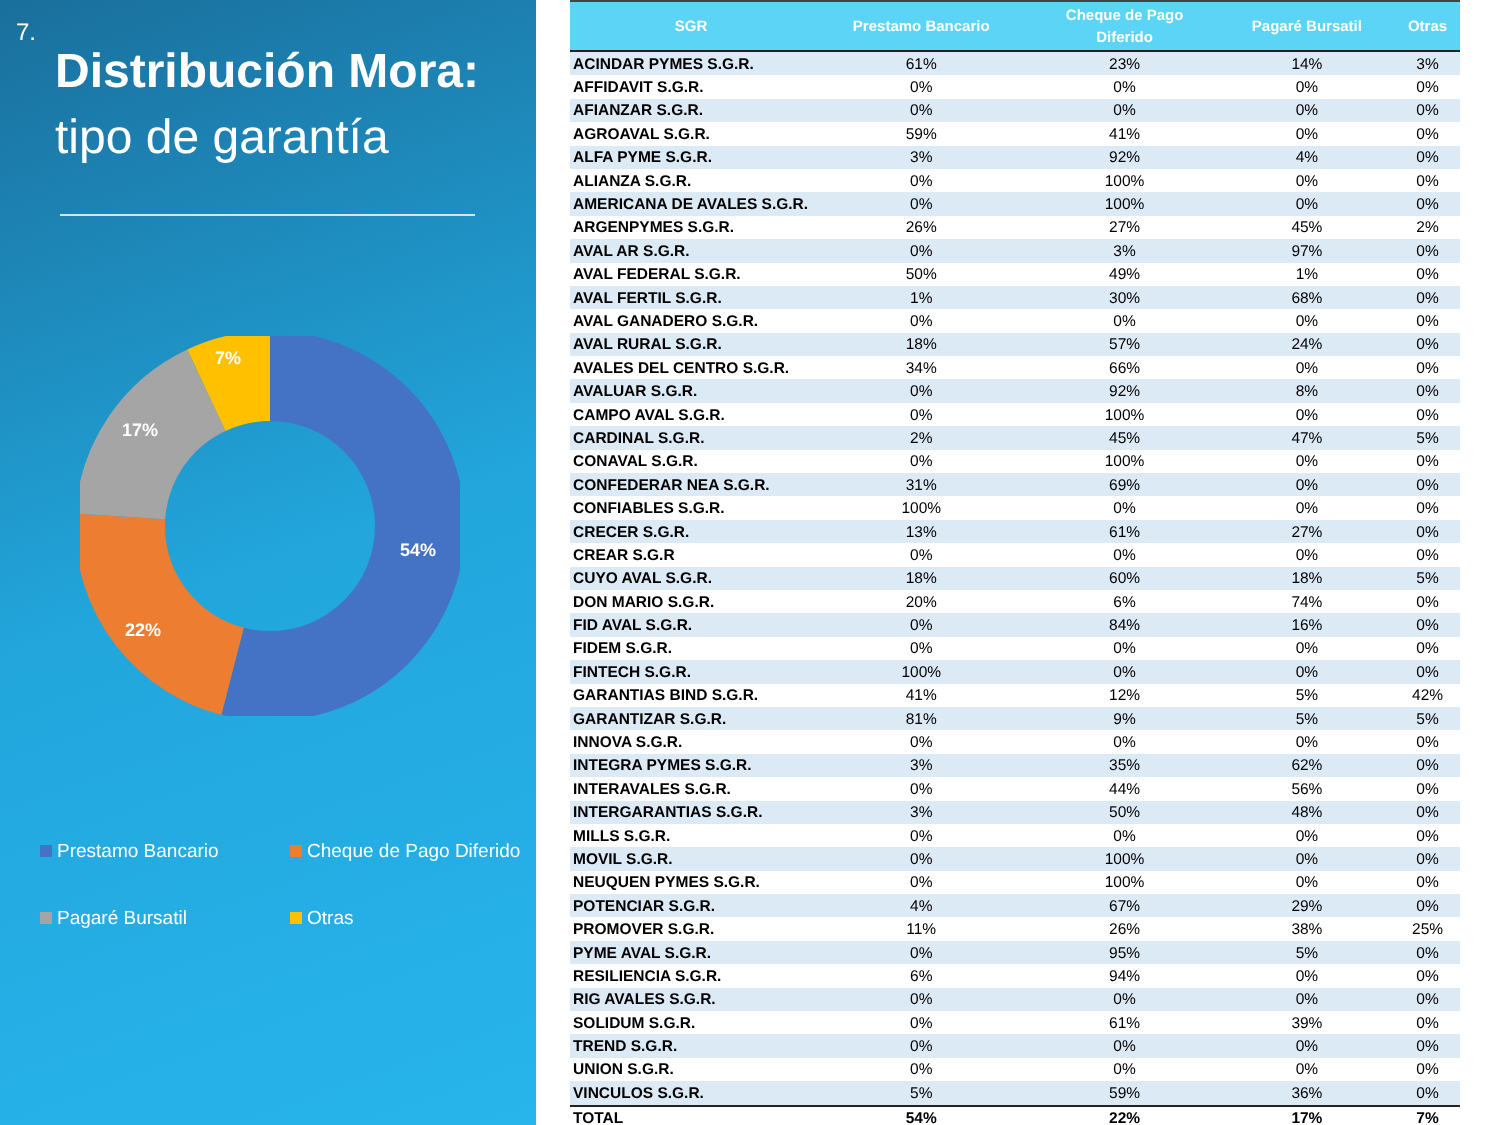7.
Distribución Mora:
tipo de garantía
54%
22%
17%
7%
Prestamo Bancario
Cheque de Pago Diferido
Pagaré Bursatil
Otras
| SGR | Prestamo Bancario | Cheque de Pago Diferido | Pagaré Bursatil | Otras |
| --- | --- | --- | --- | --- |
| ACINDAR PYMES S.G.R. | 61% | 23% | 14% | 3% |
| AFFIDAVIT S.G.R. | 0% | 0% | 0% | 0% |
| AFIANZAR S.G.R. | 0% | 0% | 0% | 0% |
| AGROAVAL S.G.R. | 59% | 41% | 0% | 0% |
| ALFA PYME S.G.R. | 3% | 92% | 4% | 0% |
| ALIANZA S.G.R. | 0% | 100% | 0% | 0% |
| AMERICANA DE AVALES S.G.R. | 0% | 100% | 0% | 0% |
| ARGENPYMES S.G.R. | 26% | 27% | 45% | 2% |
| AVAL AR S.G.R. | 0% | 3% | 97% | 0% |
| AVAL FEDERAL S.G.R. | 50% | 49% | 1% | 0% |
| AVAL FERTIL S.G.R. | 1% | 30% | 68% | 0% |
| AVAL GANADERO S.G.R. | 0% | 0% | 0% | 0% |
| AVAL RURAL S.G.R. | 18% | 57% | 24% | 0% |
| AVALES DEL CENTRO S.G.R. | 34% | 66% | 0% | 0% |
| AVALUAR S.G.R. | 0% | 92% | 8% | 0% |
| CAMPO AVAL S.G.R. | 0% | 100% | 0% | 0% |
| CARDINAL S.G.R. | 2% | 45% | 47% | 5% |
| CONAVAL S.G.R. | 0% | 100% | 0% | 0% |
| CONFEDERAR NEA S.G.R. | 31% | 69% | 0% | 0% |
| CONFIABLES S.G.R. | 100% | 0% | 0% | 0% |
| CRECER S.G.R. | 13% | 61% | 27% | 0% |
| CREAR S.G.R | 0% | 0% | 0% | 0% |
| CUYO AVAL S.G.R. | 18% | 60% | 18% | 5% |
| DON MARIO S.G.R. | 20% | 6% | 74% | 0% |
| FID AVAL S.G.R. | 0% | 84% | 16% | 0% |
| FIDEM S.G.R. | 0% | 0% | 0% | 0% |
| FINTECH S.G.R. | 100% | 0% | 0% | 0% |
| GARANTIAS BIND S.G.R. | 41% | 12% | 5% | 42% |
| GARANTIZAR S.G.R. | 81% | 9% | 5% | 5% |
| INNOVA S.G.R. | 0% | 0% | 0% | 0% |
| INTEGRA PYMES S.G.R. | 3% | 35% | 62% | 0% |
| INTERAVALES S.G.R. | 0% | 44% | 56% | 0% |
| INTERGARANTIAS S.G.R. | 3% | 50% | 48% | 0% |
| MILLS S.G.R. | 0% | 0% | 0% | 0% |
| MOVIL S.G.R. | 0% | 100% | 0% | 0% |
| NEUQUEN PYMES S.G.R. | 0% | 100% | 0% | 0% |
| POTENCIAR S.G.R. | 4% | 67% | 29% | 0% |
| PROMOVER S.G.R. | 11% | 26% | 38% | 25% |
| PYME AVAL S.G.R. | 0% | 95% | 5% | 0% |
| RESILIENCIA S.G.R. | 6% | 94% | 0% | 0% |
| RIG AVALES S.G.R. | 0% | 0% | 0% | 0% |
| SOLIDUM S.G.R. | 0% | 61% | 39% | 0% |
| TREND S.G.R. | 0% | 0% | 0% | 0% |
| UNION S.G.R. | 0% | 0% | 0% | 0% |
| VINCULOS S.G.R. | 5% | 59% | 36% | 0% |
| TOTAL | 54% | 22% | 17% | 7% |